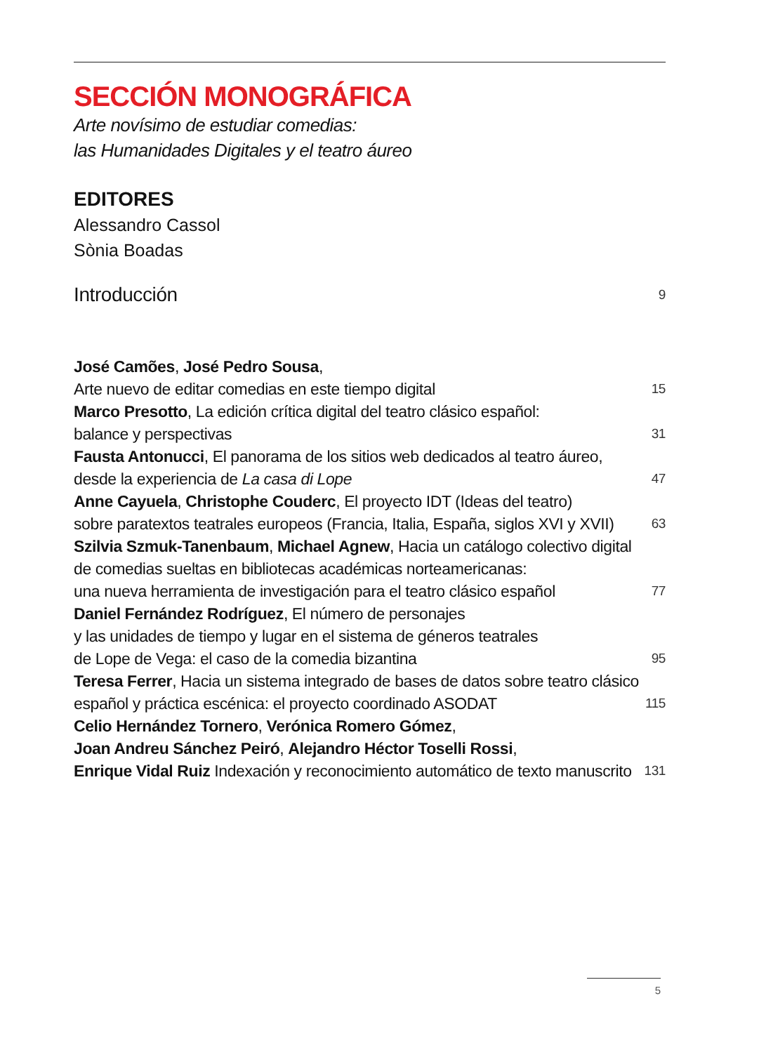SECCIÓN MONOGRÁFICA
Arte novísimo de estudiar comedias:
las Humanidades Digitales y el teatro áureo
EDITORES
Alessandro Cassol
Sònia Boadas
Introducción 9
José Camões, José Pedro Sousa,
Arte nuevo de editar comedias en este tiempo digital 15
Marco Presotto, La edición crítica digital del teatro clásico español:
balance y perspectivas 31
Fausta Antonucci, El panorama de los sitios web dedicados al teatro áureo,
desde la experiencia de La casa di Lope 47
Anne Cayuela, Christophe Couderc, El proyecto IDT (Ideas del teatro)
sobre paratextos teatrales europeos (Francia, Italia, España, siglos XVI y XVII) 63
Szilvia Szmuk-Tanenbaum, Michael Agnew, Hacia un catálogo colectivo digital
de comedias sueltas en bibliotecas académicas norteamericanas:
una nueva herramienta de investigación para el teatro clásico español 77
Daniel Fernández Rodríguez, El número de personajes
y las unidades de tiempo y lugar en el sistema de géneros teatrales
de Lope de Vega: el caso de la comedia bizantina 95
Teresa Ferrer, Hacia un sistema integrado de bases de datos sobre teatro clásico
español y práctica escénica: el proyecto coordinado ASODAT 115
Celio Hernández Tornero, Verónica Romero Gómez,
Joan Andreu Sánchez Peiró, Alejandro Héctor Toselli Rossi,
Enrique Vidal Ruiz Indexación y reconocimiento automático de texto manuscrito 131
5